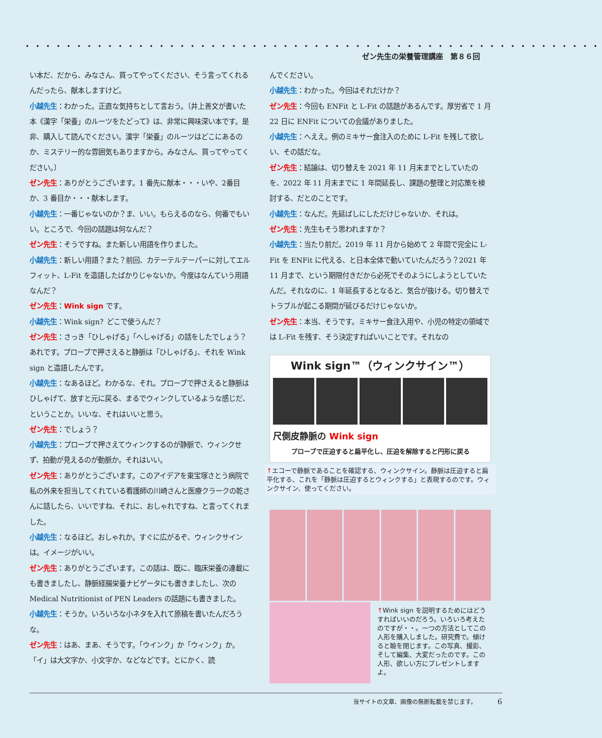・・・・・・・・・・・・・・・・・・・・・・・・・・・・・・・・・・・・・・・・・・・・・・・・・・・・・・・・ ゼン先生の栄養管理講座　第８６回
い本だ、だから、みなさん、買ってやってください、そう言ってくれるんだったら、献本しますけど。
小越先生：わかった。正直な気持ちとして言おう。〔井上善文が書いた本《漢字「栄養」のルーツをたどって》は、非常に興味深い本です。是非、購入して読んでください。漢字「栄養」のルーツはどこにあるのか、ミステリー的な雰囲気もありますから。みなさん、買ってやってください。〕
ゼン先生：ありがとうございます。1 番先に献本・・・いや、2番目か、3 番目か・・・献本します。
小越先生：一番じゃないのか？ま、いい。もらえるのなら、何番でもいい。ところで、今回の話題は何なんだ？
ゼン先生：そうですね。また新しい用語を作りました。
小越先生：新しい用語？また？前回、カテーテルテーパーに対してエルフィット、L-Fit を造語したばかりじゃないか。今度はなんていう用語なんだ？
ゼン先生：Wink sign です。
小越先生：Wink sign？どこで使うんだ？
ゼン先生：さっき「ひしゃげる」「へしゃげる」の話をしたでしょう？あれです。プローブで押さえると静脈は「ひしゃげる」、それを Wink sign と造語したんです。
小越先生：なあるほど。わかるな、それ。プローブで押さえると静脈はひしゃげて、放すと元に戻る、まるでウィンクしているような感じだ、ということか。いいな、それはいいと思う。
ゼン先生：でしょう？
小越先生：プローブで押さえてウィンクするのが静脈で、ウィンクせず、拍動が見えるのが動脈か。それはいい。
ゼン先生：ありがとうございます。このアイデアを東宝塚さとう病院で私の外来を担当してくれている看護師の川崎さんと医療クラークの乾さんに話したら、いいですね、それに、おしゃれですね、と言ってくれました。
小越先生：なるほど。おしゃれか。すぐに広がるぞ、ウィンクサインは。イメージがいい。
ゼン先生：ありがとうございます。この話は、既に、臨床栄養の連載にも書きましたし、静脈経腸栄養ナビゲータにも書きましたし、次の Medical Nutritionist of PEN Leaders の話題にも書きました。
小越先生：そうか。いろいろな小ネタを入れて原稿を書いたんだろうな。
ゼン先生：はあ、まあ、そうです。「ウインク」か「ウィンク」か。「イ」は大文字か、小文字か、などなどです。とにかく、読
んでください。
小越先生：わかった。今回はそれだけか？
ゼン先生：今回も ENFit と L-Fit の話題があるんです。厚労省で 1 月 22 日に ENFit についての会議がありました。
小越先生：へええ。例のミキサー食注入のために L-Fit を残して欲しい、その話だな。
ゼン先生：結論は、切り替えを 2021 年 11 月末までとしていたのを、2022 年 11 月末までに 1 年間延長し、課題の整理と対応策を検討する、だとのことです。
小越先生：なんだ。先延ばしにしただけじゃないか、それは。
ゼン先生：先生もそう思われますか？
小越先生：当たり前だ。2019 年 11 月から始めて 2 年間で完全に L-Fit を ENFit に代える、と日本全体で動いていたんだろう？2021 年 11 月まで、という期限付きだから必死でそのようにしようとしていたんだ。それなのに、1 年延長するとなると、気合が抜ける。切り替えでトラブルが起こる期間が延びるだけじゃないか。
ゼン先生：本当、そうです。ミキサー食注入用や、小児の特定の領域では L-Fit を残す、そう決定すればいいことです。それなの
Wink sign™（ウィンクサイン™）
尺側皮静脈の Wink sign
プローブで圧迫すると扁平化し、圧迫を解除すると円形に戻る
↑エコーで静脈であることを確認する、ウィンクサイン。静脈は圧迫すると扁平化する、これを「静脈は圧迫するとウィンクする」と表現するのです。ウィンクサイン、使ってください。
↑Wink sign を説明するためにはどうすればいいのだろう。いろいろ考えたのですが・・。一つの方法としてこの人形を購入しました。研究費で。傾けると瞼を閉じます。この写真、撮影、そして編集、大変だったのです。この人形、欲しい方にプレゼントしますよ。
当サイトの文章、画像の無断転載を禁じます。　　　　6